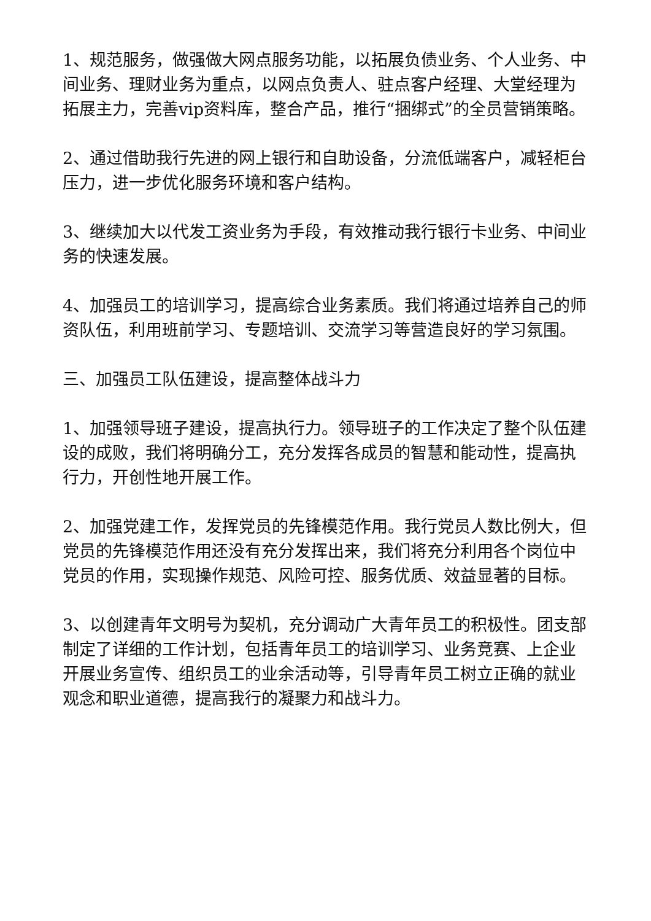1、规范服务，做强做大网点服务功能，以拓展负债业务、个人业务、中间业务、理财业务为重点，以网点负责人、驻点客户经理、大堂经理为拓展主力，完善vip资料库，整合产品，推行“捆绑式”的全员营销策略。
2、通过借助我行先进的网上银行和自助设备，分流低端客户，减轻柜台压力，进一步优化服务环境和客户结构。
3、继续加大以代发工资业务为手段，有效推动我行银行卡业务、中间业务的快速发展。
4、加强员工的培训学习，提高综合业务素质。我们将通过培养自己的师资队伍，利用班前学习、专题培训、交流学习等营造良好的学习氛围。
三、加强员工队伍建设，提高整体战斗力
1、加强领导班子建设，提高执行力。领导班子的工作决定了整个队伍建设的成败，我们将明确分工，充分发挥各成员的智慧和能动性，提高执行力，开创性地开展工作。
2、加强党建工作，发挥党员的先锋模范作用。我行党员人数比例大，但党员的先锋模范作用还没有充分发挥出来，我们将充分利用各个岗位中党员的作用，实现操作规范、风险可控、服务优质、效益显著的目标。
3、以创建青年文明号为契机，充分调动广大青年员工的积极性。团支部制定了详细的工作计划，包括青年员工的培训学习、业务竞赛、上企业开展业务宣传、组织员工的业余活动等，引导青年员工树立正确的就业观念和职业道德，提高我行的凝聚力和战斗力。